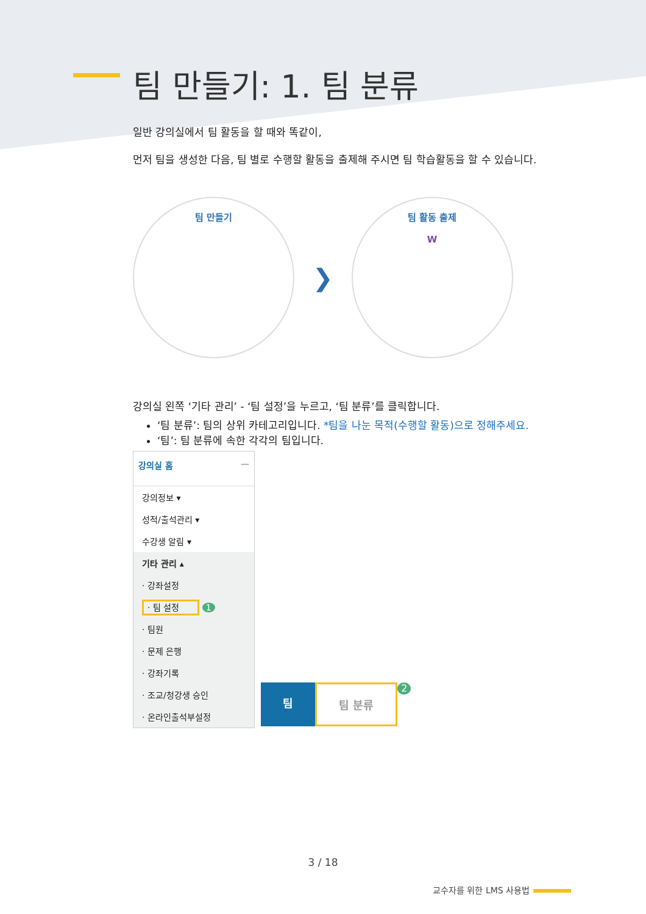팀 만들기: 1. 팀 분류
일반 강의실에서 팀 활동을 할 때와 똑같이,
먼저 팀을 생성한 다음, 팀 별로 수행할 활동을 출제해 주시면 팀 학습활동을 할 수 있습니다.
팀 만들기
❯
팀 활동 출제
W
강의실 왼쪽 ‘기타 관리’ - ‘팀 설정’을 누르고, ‘팀 분류’를 클릭합니다.
‘팀 분류’: 팀의 상위 카테고리입니다. *팀을 나눈 목적(수행할 활동)으로 정해주세요.
‘팀’: 팀 분류에 속한 각각의 팀입니다.
강의실 홈 —
강의정보 ▾
성적/출석관리 ▾
수강생 알림 ▾
기타 관리 ▴
· 강좌설정
· 팀 설정 1
· 팀원
· 문제 은행
· 강좌기록
· 조교/청강생 승인
· 온라인출석부설정
팀 팀 분류
2
3 / 18
교수자를 위한 LMS 사용법